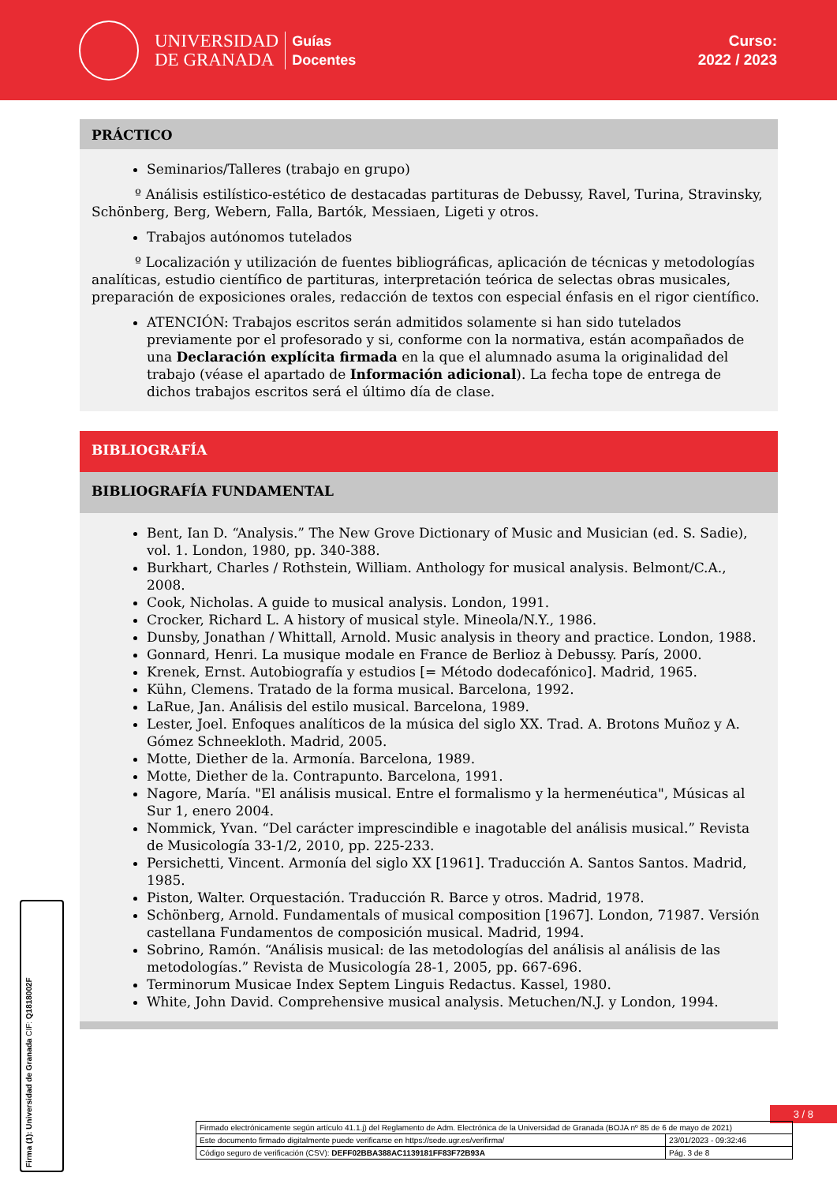UNIVERSIDAD
DE GRANADA
Guías
Docentes
Curso:
2022 / 2023
PRÁCTICO
Seminarios/Talleres (trabajo en grupo)
º Análisis estilístico-estético de destacadas partituras de Debussy, Ravel, Turina, Stravinsky, Schönberg, Berg, Webern, Falla, Bartók, Messiaen, Ligeti y otros.
Trabajos autónomos tutelados
º Localización y utilización de fuentes bibliográficas, aplicación de técnicas y metodologías analíticas, estudio científico de partituras, interpretación teórica de selectas obras musicales, preparación de exposiciones orales, redacción de textos con especial énfasis en el rigor científico.
ATENCIÓN: Trabajos escritos serán admitidos solamente si han sido tutelados previamente por el profesorado y si, conforme con la normativa, están acompañados de una Declaración explícita firmada en la que el alumnado asuma la originalidad del trabajo (véase el apartado de Información adicional). La fecha tope de entrega de dichos trabajos escritos será el último día de clase.
BIBLIOGRAFÍA
BIBLIOGRAFÍA FUNDAMENTAL
Bent, Ian D. “Analysis.” The New Grove Dictionary of Music and Musician (ed. S. Sadie), vol. 1. London, 1980, pp. 340-388.
Burkhart, Charles / Rothstein, William. Anthology for musical analysis. Belmont/C.A., 2008.
Cook, Nicholas. A guide to musical analysis. London, 1991.
Crocker, Richard L. A history of musical style. Mineola/N.Y., 1986.
Dunsby, Jonathan / Whittall, Arnold. Music analysis in theory and practice. London, 1988.
Gonnard, Henri. La musique modale en France de Berlioz à Debussy. París, 2000.
Krenek, Ernst. Autobiografía y estudios [= Método dodecafónico]. Madrid, 1965.
Kühn, Clemens. Tratado de la forma musical. Barcelona, 1992.
LaRue, Jan. Análisis del estilo musical. Barcelona, 1989.
Lester, Joel. Enfoques analíticos de la música del siglo XX. Trad. A. Brotons Muñoz y A. Gómez Schneekloth. Madrid, 2005.
Motte, Diether de la. Armonía. Barcelona, 1989.
Motte, Diether de la. Contrapunto. Barcelona, 1991.
Nagore, María. "El análisis musical. Entre el formalismo y la hermenéutica", Músicas al Sur 1, enero 2004.
Nommick, Yvan. “Del carácter imprescindible e inagotable del análisis musical.” Revista de Musicología 33-1/2, 2010, pp. 225-233.
Persichetti, Vincent. Armonía del siglo XX [1961]. Traducción A. Santos Santos. Madrid, 1985.
Piston, Walter. Orquestación. Traducción R. Barce y otros. Madrid, 1978.
Schönberg, Arnold. Fundamentals of musical composition [1967]. London, 71987. Versión castellana Fundamentos de composición musical. Madrid, 1994.
Sobrino, Ramón. “Análisis musical: de las metodologías del análisis al análisis de las metodologías.” Revista de Musicología 28-1, 2005, pp. 667-696.
Terminorum Musicae Index Septem Linguis Redactus. Kassel, 1980.
White, John David. Comprehensive musical analysis. Metuchen/N.J. y London, 1994.
Firma (1): Universidad de Granada CIF: Q1818002F
3 / 8
| Firmado electrónicamente según artículo 41.1.j) del Reglamento de Adm. Electrónica de la Universidad de Granada (BOJA nº 85 de 6 de mayo de 2021) | |
| Este documento firmado digitalmente puede verificarse en https://sede.ugr.es/verifirma/ | 23/01/2023 - 09:32:46 |
| Código seguro de verificación (CSV): DEFF02BBA388AC1139181FF83F72B93A | Pág. 3 de 8 |